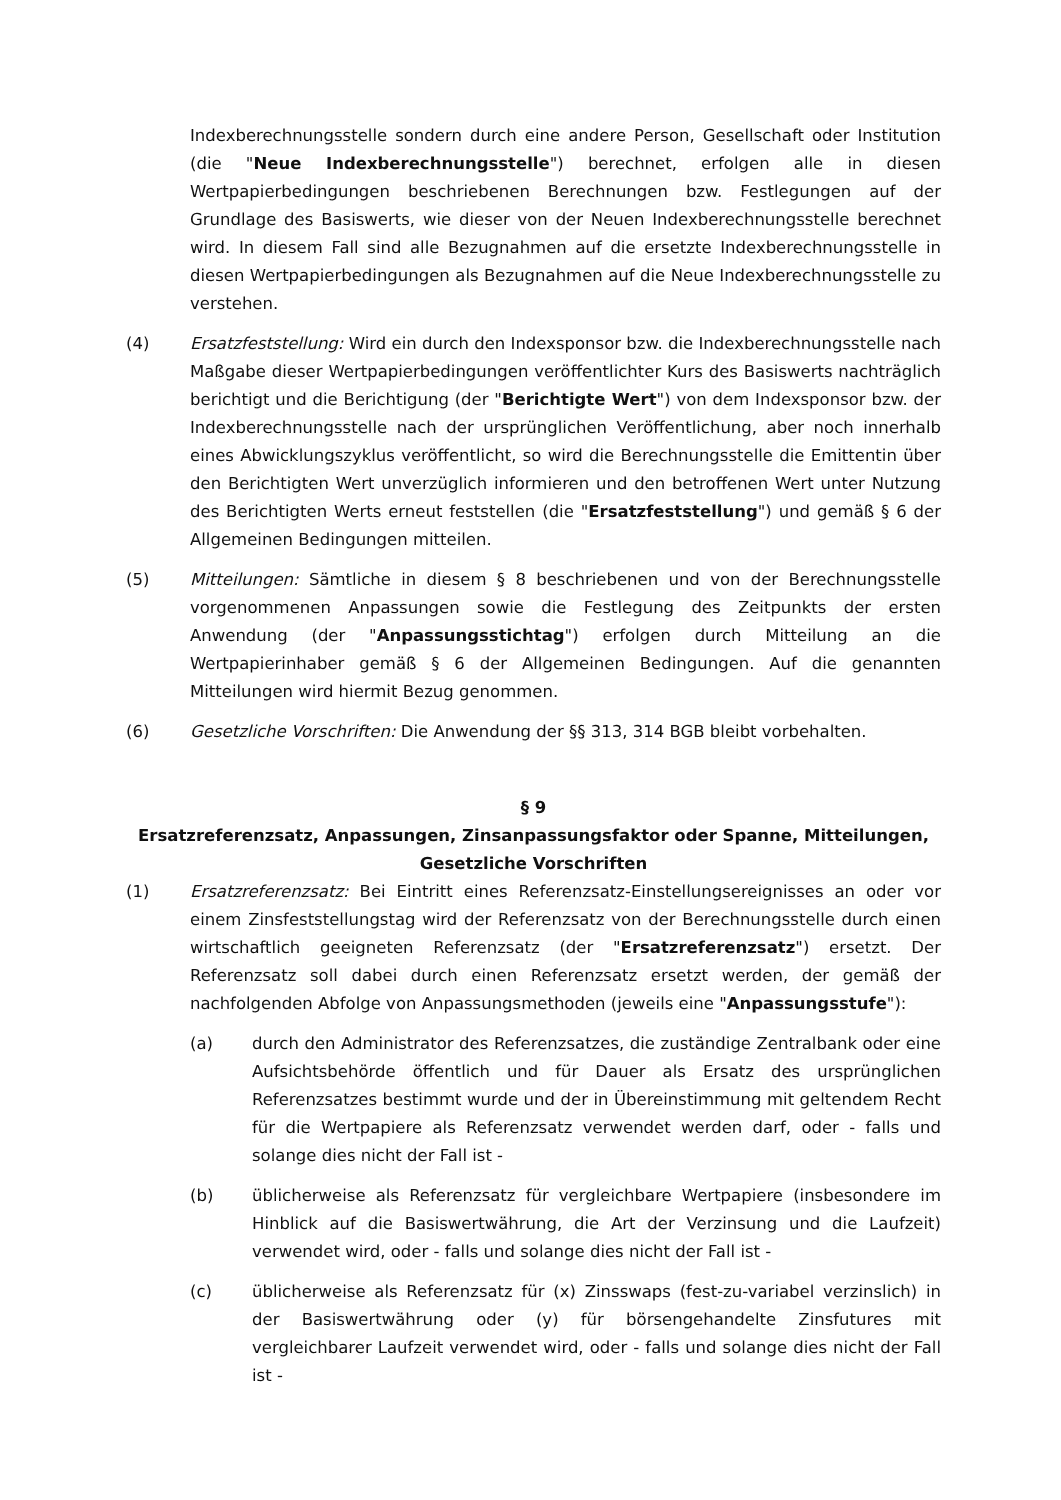Indexberechnungsstelle sondern durch eine andere Person, Gesellschaft oder Institution (die "Neue Indexberechnungsstelle") berechnet, erfolgen alle in diesen Wertpapierbedingungen beschriebenen Berechnungen bzw. Festlegungen auf der Grundlage des Basiswerts, wie dieser von der Neuen Indexberechnungsstelle berechnet wird. In diesem Fall sind alle Bezugnahmen auf die ersetzte Indexberechnungsstelle in diesen Wertpapierbedingungen als Bezugnahmen auf die Neue Indexberechnungsstelle zu verstehen.
(4) Ersatzfeststellung: Wird ein durch den Indexsponsor bzw. die Indexberechnungsstelle nach Maßgabe dieser Wertpapierbedingungen veröffentlichter Kurs des Basiswerts nachträglich berichtigt und die Berichtigung (der "Berichtigte Wert") von dem Indexsponsor bzw. der Indexberechnungsstelle nach der ursprünglichen Veröffentlichung, aber noch innerhalb eines Abwicklungszyklus veröffentlicht, so wird die Berechnungsstelle die Emittentin über den Berichtigten Wert unverzüglich informieren und den betroffenen Wert unter Nutzung des Berichtigten Werts erneut feststellen (die "Ersatzfeststellung") und gemäß § 6 der Allgemeinen Bedingungen mitteilen.
(5) Mitteilungen: Sämtliche in diesem § 8 beschriebenen und von der Berechnungsstelle vorgenommenen Anpassungen sowie die Festlegung des Zeitpunkts der ersten Anwendung (der "Anpassungsstichtag") erfolgen durch Mitteilung an die Wertpapierinhaber gemäß § 6 der Allgemeinen Bedingungen. Auf die genannten Mitteilungen wird hiermit Bezug genommen.
(6) Gesetzliche Vorschriften: Die Anwendung der §§ 313, 314 BGB bleibt vorbehalten.
§ 9
Ersatzreferenzsatz, Anpassungen, Zinsanpassungsfaktor oder Spanne, Mitteilungen, Gesetzliche Vorschriften
(1) Ersatzreferenzsatz: Bei Eintritt eines Referenzsatz-Einstellungsereignisses an oder vor einem Zinsfeststellungstag wird der Referenzsatz von der Berechnungsstelle durch einen wirtschaftlich geeigneten Referenzsatz (der "Ersatzreferenzsatz") ersetzt. Der Referenzsatz soll dabei durch einen Referenzsatz ersetzt werden, der gemäß der nachfolgenden Abfolge von Anpassungsmethoden (jeweils eine "Anpassungsstufe"):
(a) durch den Administrator des Referenzsatzes, die zuständige Zentralbank oder eine Aufsichtsbehörde öffentlich und für Dauer als Ersatz des ursprünglichen Referenzsatzes bestimmt wurde und der in Übereinstimmung mit geltendem Recht für die Wertpapiere als Referenzsatz verwendet werden darf, oder - falls und solange dies nicht der Fall ist -
(b) üblicherweise als Referenzsatz für vergleichbare Wertpapiere (insbesondere im Hinblick auf die Basiswertwährung, die Art der Verzinsung und die Laufzeit) verwendet wird, oder - falls und solange dies nicht der Fall ist -
(c) üblicherweise als Referenzsatz für (x) Zinsswaps (fest-zu-variabel verzinslich) in der Basiswertwährung oder (y) für börsengehandelte Zinsfutures mit vergleichbarer Laufzeit verwendet wird, oder - falls und solange dies nicht der Fall ist -